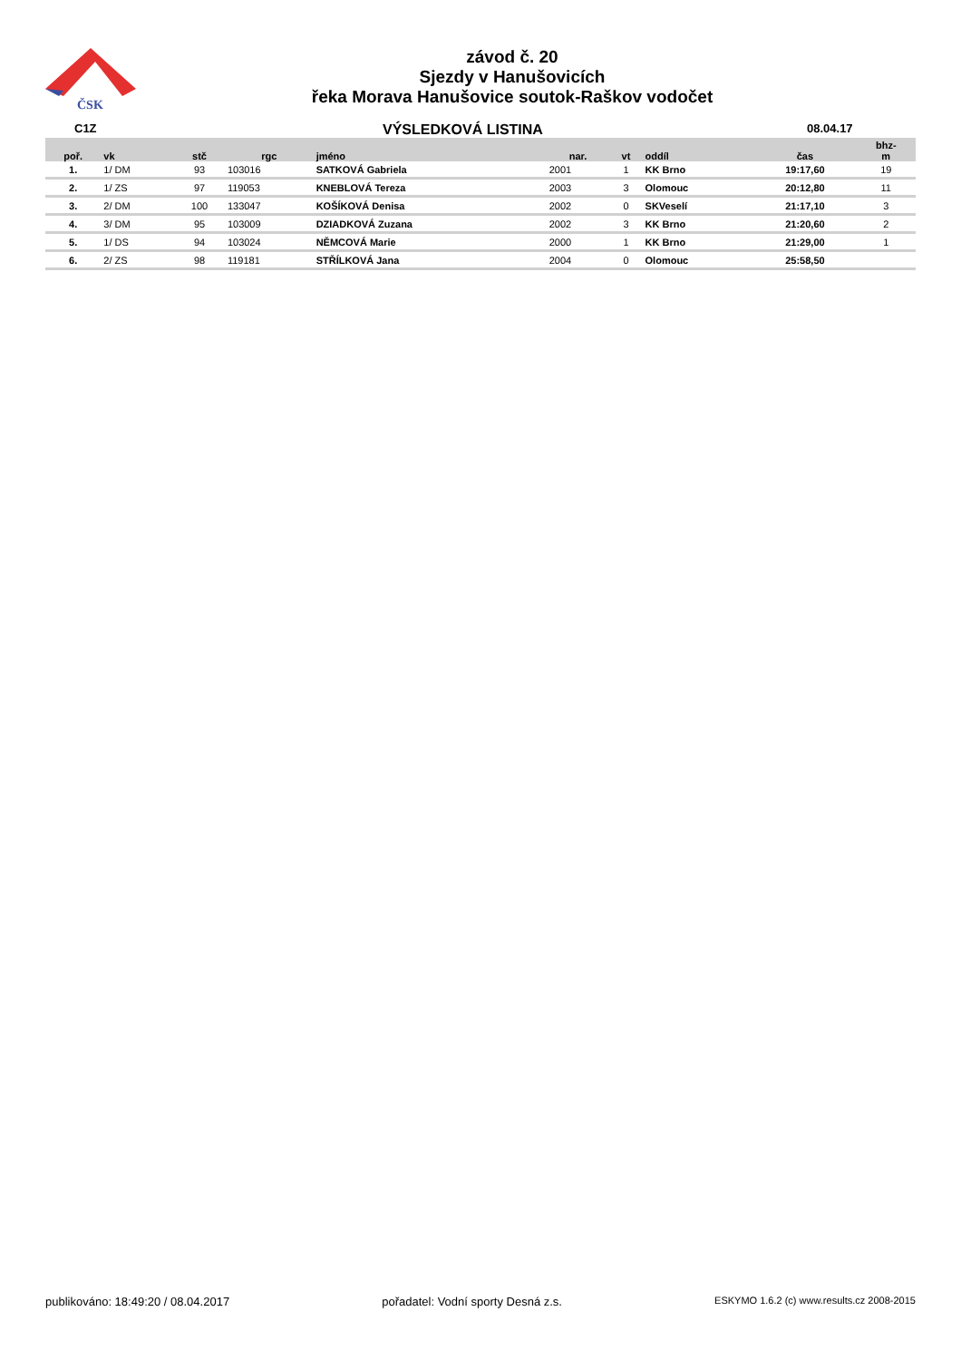ČSK
závod č. 20
Sjezdy v Hanušovicích
řeka Morava Hanušovice soutok-Raškov vodočet
C1Z
VÝSLEDKOVÁ LISTINA
08.04.17
| poř. | vk | stč | rgc | jméno | nar. | vt | oddíl | čas | bhz- m |
| --- | --- | --- | --- | --- | --- | --- | --- | --- | --- |
| 1. | 1/ DM | 93 | 103016 | SATKOVÁ Gabriela | 2001 | 1 | KK Brno | 19:17,60 | 19 |
| 2. | 1/ ZS | 97 | 119053 | KNEBLOVÁ Tereza | 2003 | 3 | Olomouc | 20:12,80 | 11 |
| 3. | 2/ DM | 100 | 133047 | KOŠÍKOVÁ Denisa | 2002 | 0 | SKVeselí | 21:17,10 | 3 |
| 4. | 3/ DM | 95 | 103009 | DZIADKOVÁ Zuzana | 2002 | 3 | KK Brno | 21:20,60 | 2 |
| 5. | 1/ DS | 94 | 103024 | NĚMCOVÁ Marie | 2000 | 1 | KK Brno | 21:29,00 | 1 |
| 6. | 2/ ZS | 98 | 119181 | STŘÍLKOVÁ Jana | 2004 | 0 | Olomouc | 25:58,50 | |
publikováno: 18:49:20 / 08.04.2017 pořadatel: Vodní sporty Desná z.s. ESKYMO 1.6.2 (c) www.results.cz 2008-2015